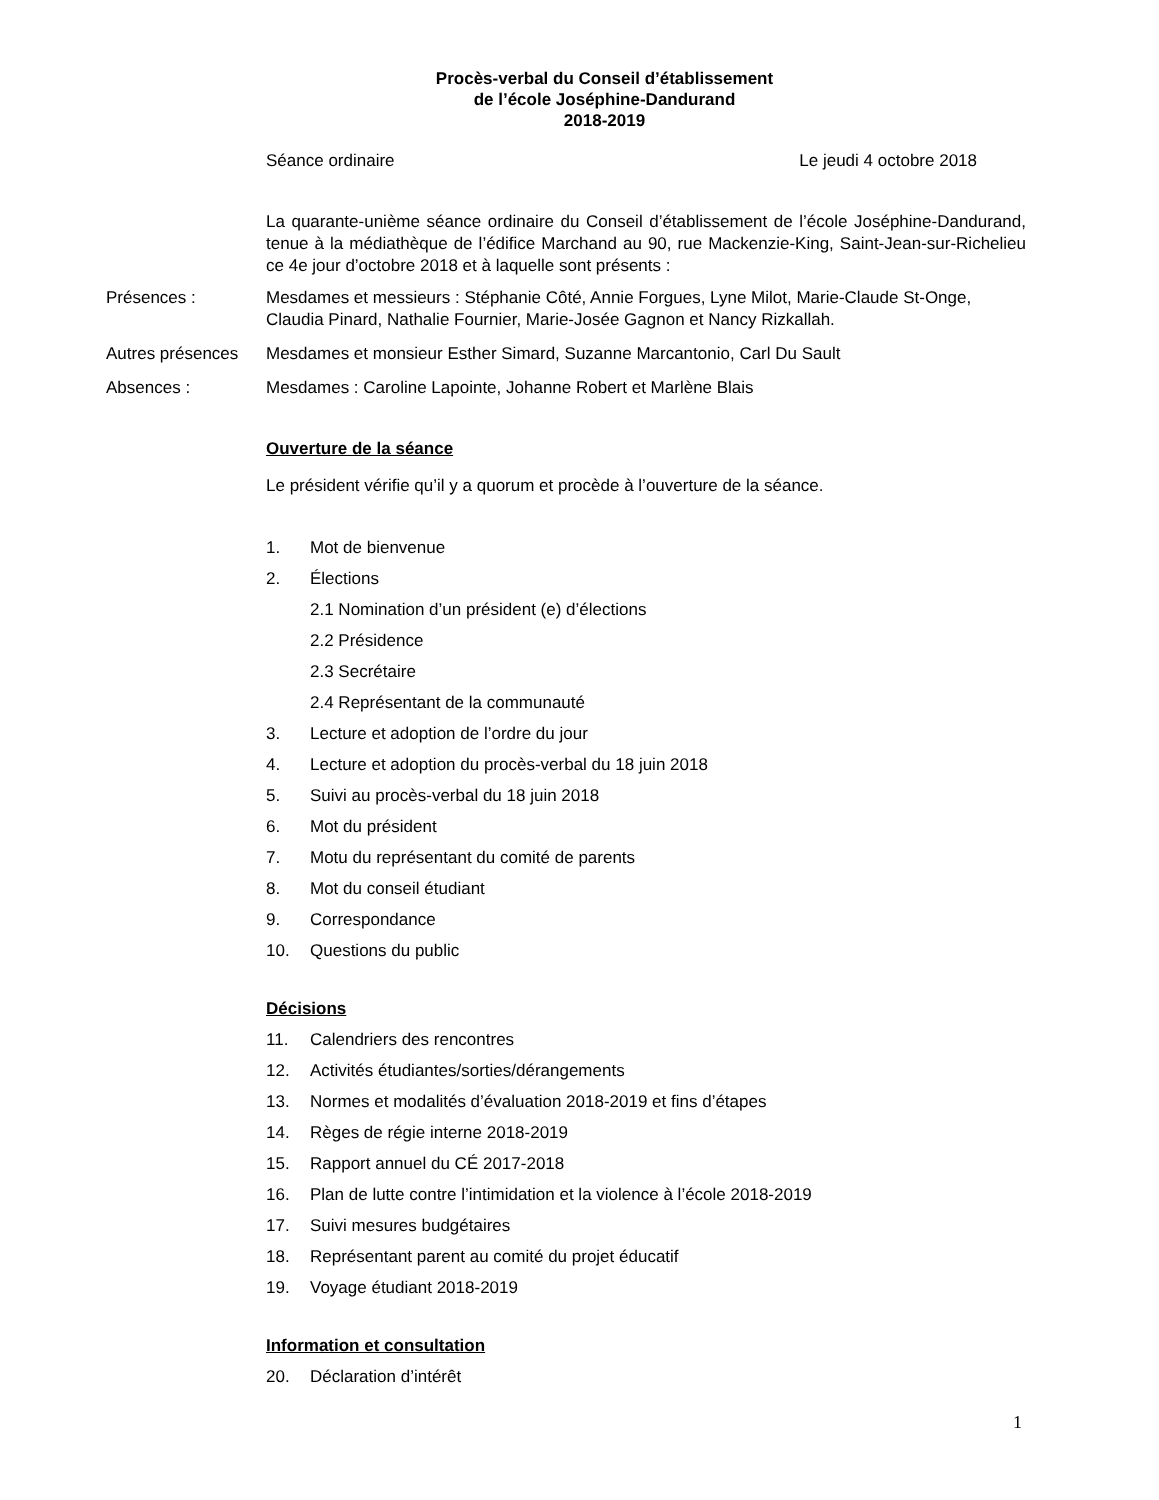Procès-verbal du Conseil d’établissement
de l’école Joséphine-Dandurand
2018-2019
Séance ordinaire Le jeudi 4 octobre 2018
La quarante-unième séance ordinaire du Conseil d’établissement de l’école Joséphine-Dandurand, tenue à la médiathèque de l’édifice Marchand au 90, rue Mackenzie-King, Saint-Jean-sur-Richelieu ce 4e jour d’octobre 2018 et à laquelle sont présents :
Présences : Mesdames et messieurs : Stéphanie Côté, Annie Forgues, Lyne Milot, Marie-Claude St-Onge, Claudia Pinard, Nathalie Fournier, Marie-Josée Gagnon et Nancy Rizkallah.
Autres présences
Mesdames et monsieur Esther Simard, Suzanne Marcantonio, Carl Du Sault
Absences : Mesdames : Caroline Lapointe, Johanne Robert et Marlène Blais
Ouverture de la séance
Le président vérifie qu’il y a quorum et procède à l’ouverture de la séance.
1. Mot de bienvenue
2. Élections
2.1 Nomination d’un président (e) d’élections
2.2 Présidence
2.3 Secrétaire
2.4 Représentant de la communauté
3. Lecture et adoption de l’ordre du jour
4. Lecture et adoption du procès-verbal du 18 juin 2018
5. Suivi au procès-verbal du 18 juin 2018
6. Mot du président
7. Motu du représentant du comité de parents
8. Mot du conseil étudiant
9. Correspondance
10. Questions du public
Décisions
11. Calendriers des rencontres
12. Activités étudiantes/sorties/dérangements
13. Normes et modalités d’évaluation 2018-2019 et fins d’étapes
14. Règes de régie interne 2018-2019
15. Rapport annuel du CÉ 2017-2018
16. Plan de lutte contre l’intimidation et la violence à l’école 2018-2019
17. Suivi mesures budgétaires
18. Représentant parent au comité du projet éducatif
19. Voyage étudiant 2018-2019
Information et consultation
20. Déclaration d’intérêt
1